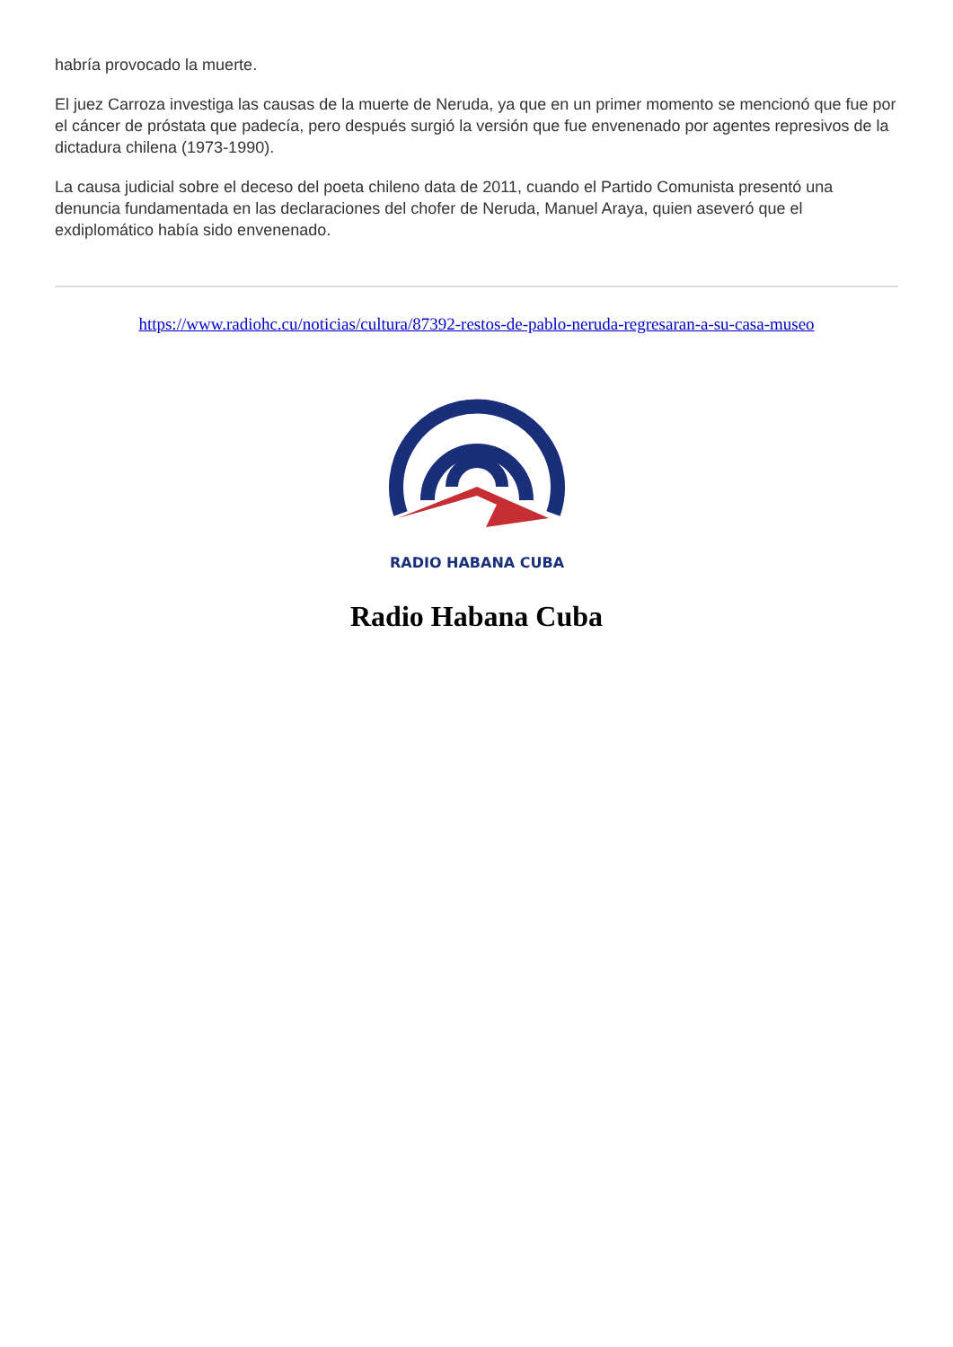habría provocado la muerte.
El juez Carroza investiga las causas de la muerte de Neruda, ya que en un primer momento se mencionó que fue por el cáncer de próstata que padecía, pero después surgió la versión que fue envenenado por agentes represivos de la dictadura chilena (1973-1990).
La causa judicial sobre el deceso del poeta chileno data de 2011, cuando el Partido Comunista presentó una denuncia fundamentada en las declaraciones del chofer de Neruda, Manuel Araya, quien aseveró que el exdiplomático había sido envenenado.
https://www.radiohc.cu/noticias/cultura/87392-restos-de-pablo-neruda-regresaran-a-su-casa-museo
RADIO HABANA CUBA
Radio Habana Cuba